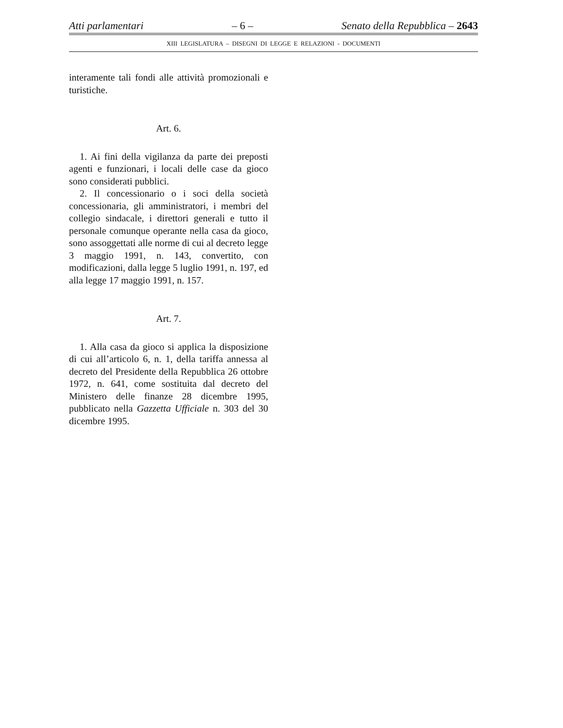Atti parlamentari – 6 – Senato della Repubblica – 2643
XIII LEGISLATURA – DISEGNI DI LEGGE E RELAZIONI - DOCUMENTI
interamente tali fondi alle attività promozionali e turistiche.
Art. 6.
1. Ai fini della vigilanza da parte dei preposti agenti e funzionari, i locali delle case da gioco sono considerati pubblici.
2. Il concessionario o i soci della società concessionaria, gli amministratori, i membri del collegio sindacale, i direttori generali e tutto il personale comunque operante nella casa da gioco, sono assoggettati alle norme di cui al decreto legge 3 maggio 1991, n. 143, convertito, con modificazioni, dalla legge 5 luglio 1991, n. 197, ed alla legge 17 maggio 1991, n. 157.
Art. 7.
1. Alla casa da gioco si applica la disposizione di cui all’articolo 6, n. 1, della tariffa annessa al decreto del Presidente della Repubblica 26 ottobre 1972, n. 641, come sostituita dal decreto del Ministero delle finanze 28 dicembre 1995, pubblicato nella Gazzetta Ufficiale n. 303 del 30 dicembre 1995.